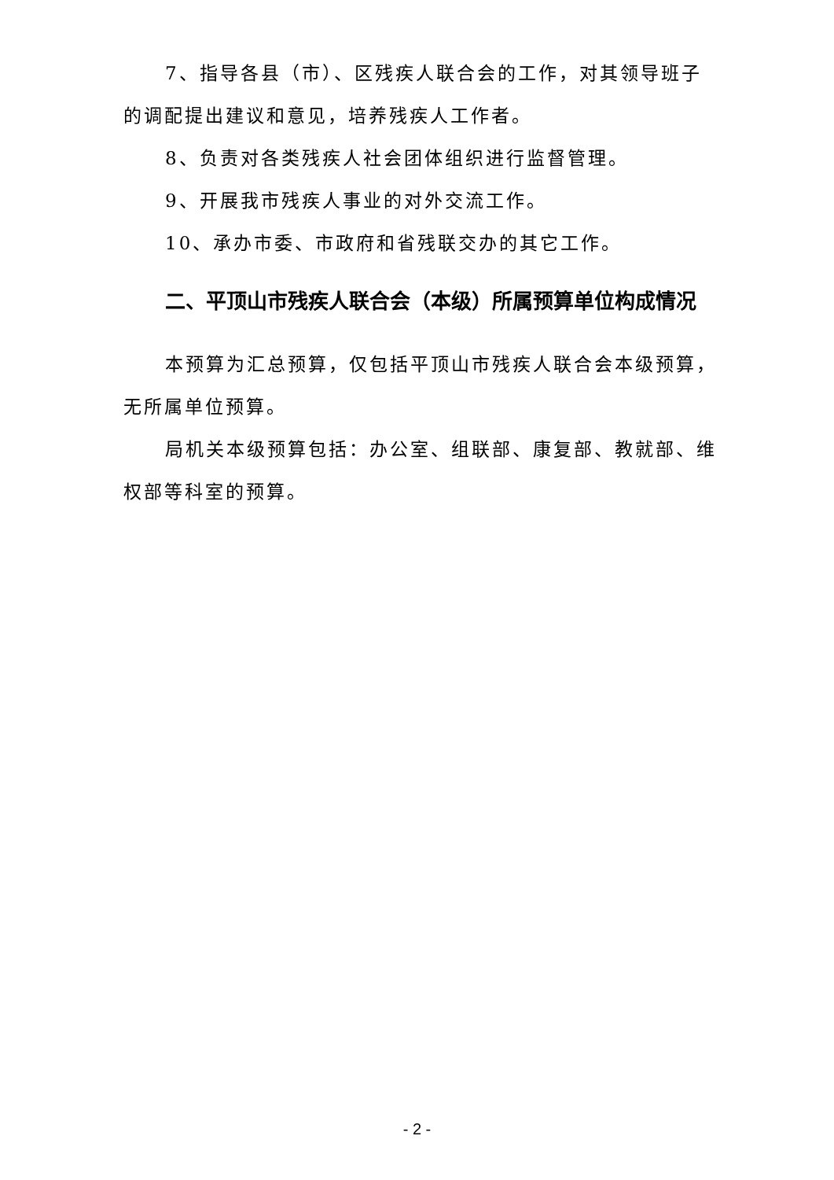7、指导各县（市）、区残疾人联合会的工作，对其领导班子的调配提出建议和意见，培养残疾人工作者。
8、负责对各类残疾人社会团体组织进行监督管理。
9、开展我市残疾人事业的对外交流工作。
10、承办市委、市政府和省残联交办的其它工作。
二、平顶山市残疾人联合会（本级）所属预算单位构成情况
本预算为汇总预算，仅包括平顶山市残疾人联合会本级预算，无所属单位预算。
局机关本级预算包括：办公室、组联部、康复部、教就部、维权部等科室的预算。
- 2 -